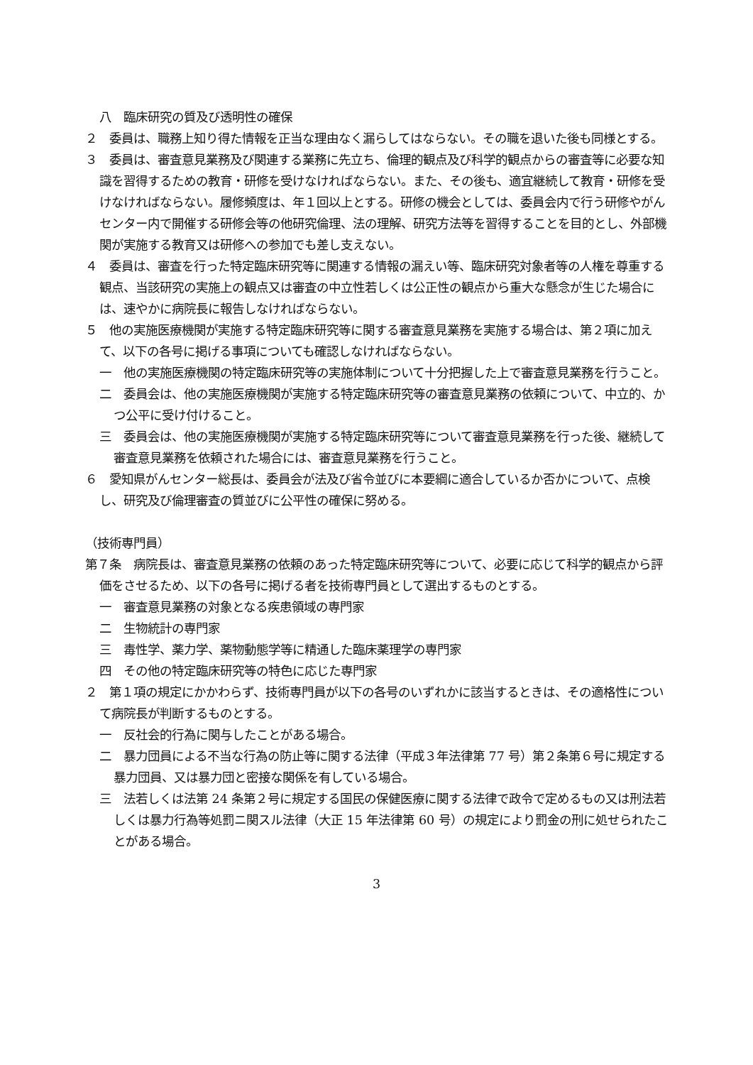八　臨床研究の質及び透明性の確保
２　委員は、職務上知り得た情報を正当な理由なく漏らしてはならない。その職を退いた後も同様とする。
３　委員は、審査意見業務及び関連する業務に先立ち、倫理的観点及び科学的観点からの審査等に必要な知識を習得するための教育・研修を受けなければならない。また、その後も、適宜継続して教育・研修を受けなければならない。履修頻度は、年１回以上とする。研修の機会としては、委員会内で行う研修やがんセンター内で開催する研修会等の他研究倫理、法の理解、研究方法等を習得することを目的とし、外部機関が実施する教育又は研修への参加でも差し支えない。
４　委員は、審査を行った特定臨床研究等に関連する情報の漏えい等、臨床研究対象者等の人権を尊重する観点、当該研究の実施上の観点又は審査の中立性若しくは公正性の観点から重大な懸念が生じた場合には、速やかに病院長に報告しなければならない。
５　他の実施医療機関が実施する特定臨床研究等に関する審査意見業務を実施する場合は、第２項に加えて、以下の各号に掲げる事項についても確認しなければならない。
一　他の実施医療機関の特定臨床研究等の実施体制について十分把握した上で審査意見業務を行うこと。
二　委員会は、他の実施医療機関が実施する特定臨床研究等の審査意見業務の依頼について、中立的、かつ公平に受け付けること。
三　委員会は、他の実施医療機関が実施する特定臨床研究等について審査意見業務を行った後、継続して審査意見業務を依頼された場合には、審査意見業務を行うこと。
６　愛知県がんセンター総長は、委員会が法及び省令並びに本要綱に適合しているか否かについて、点検し、研究及び倫理審査の質並びに公平性の確保に努める。
（技術専門員）
第７条　病院長は、審査意見業務の依頼のあった特定臨床研究等について、必要に応じて科学的観点から評価をさせるため、以下の各号に掲げる者を技術専門員として選出するものとする。
一　審査意見業務の対象となる疾患領域の専門家
二　生物統計の専門家
三　毒性学、薬力学、薬物動態学等に精通した臨床薬理学の専門家
四　その他の特定臨床研究等の特色に応じた専門家
２　第１項の規定にかかわらず、技術専門員が以下の各号のいずれかに該当するときは、その適格性について病院長が判断するものとする。
一　反社会的行為に関与したことがある場合。
二　暴力団員による不当な行為の防止等に関する法律（平成３年法律第 77 号）第２条第６号に規定する暴力団員、又は暴力団と密接な関係を有している場合。
三　法若しくは法第 24 条第２号に規定する国民の保健医療に関する法律で政令で定めるもの又は刑法若しくは暴力行為等処罰ニ関スル法律（大正 15 年法律第 60 号）の規定により罰金の刑に処せられたことがある場合。
3